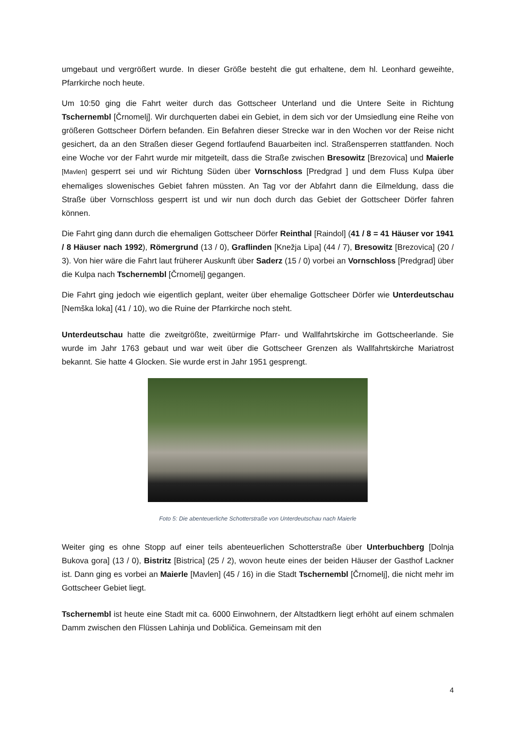umgebaut und vergrößert wurde. In dieser Größe besteht die gut erhaltene, dem hl. Leonhard geweihte, Pfarrkirche noch heute.
Um 10:50 ging die Fahrt weiter durch das Gottscheer Unterland und die Untere Seite in Richtung Tschernembl [Črnomelj]. Wir durchquerten dabei ein Gebiet, in dem sich vor der Umsiedlung eine Reihe von größeren Gottscheer Dörfern befanden. Ein Befahren dieser Strecke war in den Wochen vor der Reise nicht gesichert, da an den Straßen dieser Gegend fortlaufend Bauarbeiten incl. Straßensperren stattfanden. Noch eine Woche vor der Fahrt wurde mir mitgeteilt, dass die Straße zwischen Bresowitz [Brezovica] und Maierle [Mavlen] gesperrt sei und wir Richtung Süden über Vornschloss [Predgrad ] und dem Fluss Kulpa über ehemaliges slowenisches Gebiet fahren müssten. An Tag vor der Abfahrt dann die Eilmeldung, dass die Straße über Vornschloss gesperrt ist und wir nun doch durch das Gebiet der Gottscheer Dörfer fahren können.
Die Fahrt ging dann durch die ehemaligen Gottscheer Dörfer Reinthal [Raindol] (41 / 8 = 41 Häuser vor 1941 / 8 Häuser nach 1992), Römergrund (13 / 0), Graflinden [Knežja Lipa] (44 / 7), Bresowitz [Brezovica] (20 / 3). Von hier wäre die Fahrt laut früherer Auskunft über Saderz (15 / 0) vorbei an Vornschloss [Predgrad] über die Kulpa nach Tschernembl [Črnomelj] gegangen.
Die Fahrt ging jedoch wie eigentlich geplant, weiter über ehemalige Gottscheer Dörfer wie Unterdeutschau [Nemška loka] (41 / 10), wo die Ruine der Pfarrkirche noch steht.
Unterdeutschau hatte die zweitgrößte, zweitürmige Pfarr- und Wallfahrtskirche im Gottscheerlande. Sie wurde im Jahr 1763 gebaut und war weit über die Gottscheer Grenzen als Wallfahrtskirche Mariatrost bekannt. Sie hatte 4 Glocken. Sie wurde erst in Jahr 1951 gesprengt.
Foto 5: Die abenteuerliche Schotterstraße von Unterdeutschau nach Maierle
Weiter ging es ohne Stopp auf einer teils abenteuerlichen Schotterstraße über Unterbuchberg [Dolnja Bukova gora] (13 / 0), Bistritz [Bistrica] (25 / 2), wovon heute eines der beiden Häuser der Gasthof Lackner ist. Dann ging es vorbei an Maierle [Mavlen] (45 / 16) in die Stadt Tschernembl [Črnomelj], die nicht mehr im Gottscheer Gebiet liegt.
Tschernembl ist heute eine Stadt mit ca. 6000 Einwohnern, der Altstadtkern liegt erhöht auf einem schmalen Damm zwischen den Flüssen Lahinja und Dobličica. Gemeinsam mit den
4